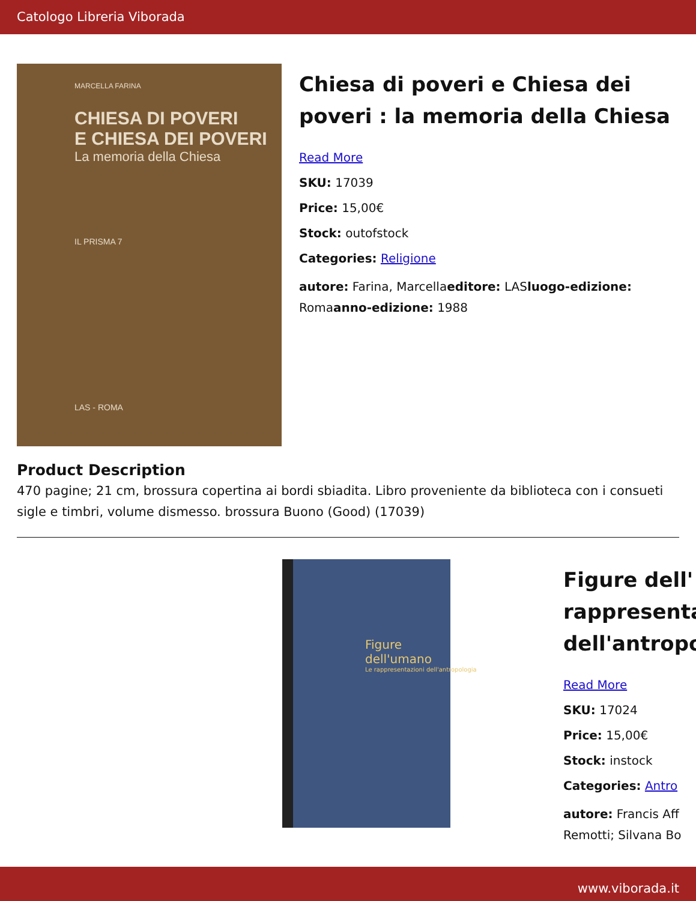Catologo Libreria Viborada
MARCELLA FARINA
CHIESA DI POVERI
E CHIESA DEI POVERI
La memoria della Chiesa
IL PRISMA 7
LAS - ROMA
Chiesa di poveri e Chiesa dei poveri : la memoria della Chiesa
Read More
SKU: 17039
Price: 15,00€
Stock: outofstock
Categories: Religione
autore: Farina, Marcellaeditore: LASluogo-edizione: Romaanno-edizione: 1988
Product Description
470 pagine; 21 cm, brossura copertina ai bordi sbiadita. Libro proveniente da biblioteca con i consueti sigle e timbri, volume dismesso. brossura Buono (Good) (17039)
Figure
dell'umano
Le rappresentazioni dell'antropologia
Figure dell'
rappresenta
dell'antropo
Read More
SKU: 17024
Price: 15,00€
Stock: instock
Categories: Antro
autore: Francis Aff
Remotti; Silvana Bo
www.viborada.it